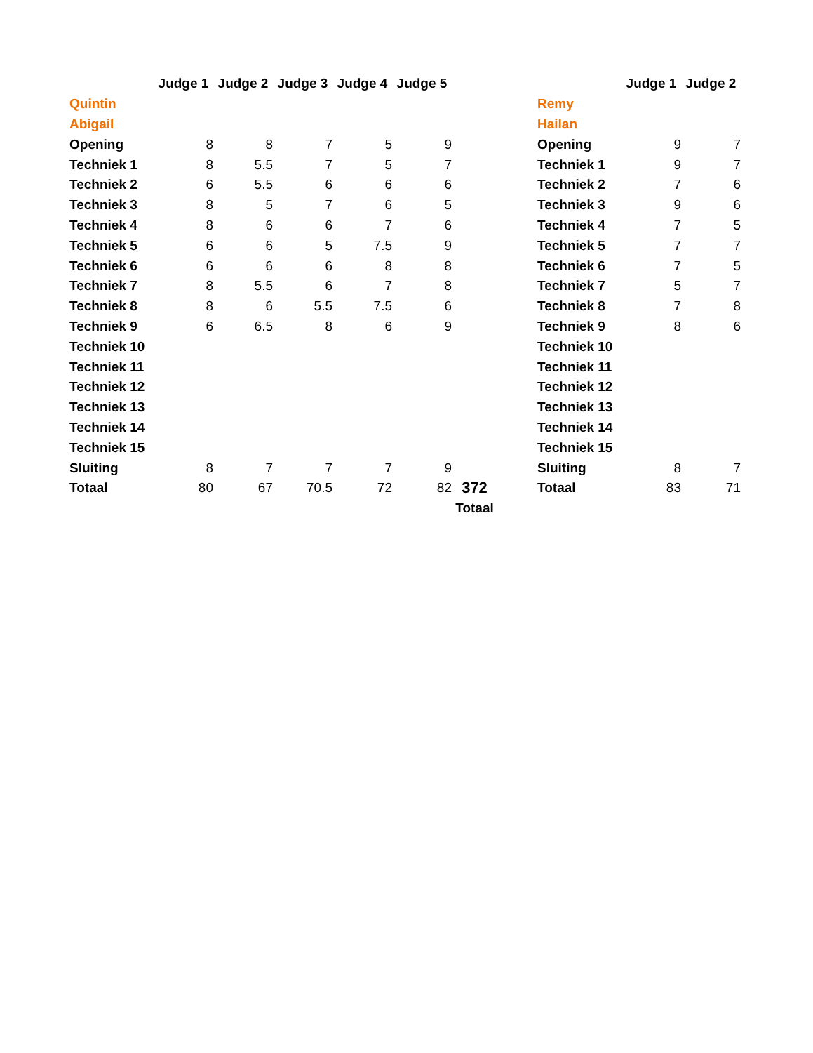| | Judge 1 | Judge 2 | Judge 3 | Judge 4 | Judge 5 | |
| --- | --- | --- | --- | --- | --- | --- |
| Quintin | | | | | | |
| Abigail | | | | | | |
| Opening | 8 | 8 | 7 | 5 | 9 | |
| Techniek 1 | 8 | 5.5 | 7 | 5 | 7 | |
| Techniek 2 | 6 | 5.5 | 6 | 6 | 6 | |
| Techniek 3 | 8 | 5 | 7 | 6 | 5 | |
| Techniek 4 | 8 | 6 | 6 | 7 | 6 | |
| Techniek 5 | 6 | 6 | 5 | 7.5 | 9 | |
| Techniek 6 | 6 | 6 | 6 | 8 | 8 | |
| Techniek 7 | 8 | 5.5 | 6 | 7 | 8 | |
| Techniek 8 | 8 | 6 | 5.5 | 7.5 | 6 | |
| Techniek 9 | 6 | 6.5 | 8 | 6 | 9 | |
| Techniek 10 | | | | | | |
| Techniek 11 | | | | | | |
| Techniek 12 | | | | | | |
| Techniek 13 | | | | | | |
| Techniek 14 | | | | | | |
| Techniek 15 | | | | | | |
| Sluiting | 8 | 7 | 7 | 7 | 9 | |
| Totaal | 80 | 67 | 70.5 | 72 | 82 | 372 |
| | | | | | | Totaal |
| | Judge 1 | Judge 2 |
| --- | --- | --- |
| Remy | | |
| Hailan | | |
| Opening | 9 | 7 |
| Techniek 1 | 9 | 7 |
| Techniek 2 | 7 | 6 |
| Techniek 3 | 9 | 6 |
| Techniek 4 | 7 | 5 |
| Techniek 5 | 7 | 7 |
| Techniek 6 | 7 | 5 |
| Techniek 7 | 5 | 7 |
| Techniek 8 | 7 | 8 |
| Techniek 9 | 8 | 6 |
| Techniek 10 | | |
| Techniek 11 | | |
| Techniek 12 | | |
| Techniek 13 | | |
| Techniek 14 | | |
| Techniek 15 | | |
| Sluiting | 8 | 7 |
| Totaal | 83 | 71 |